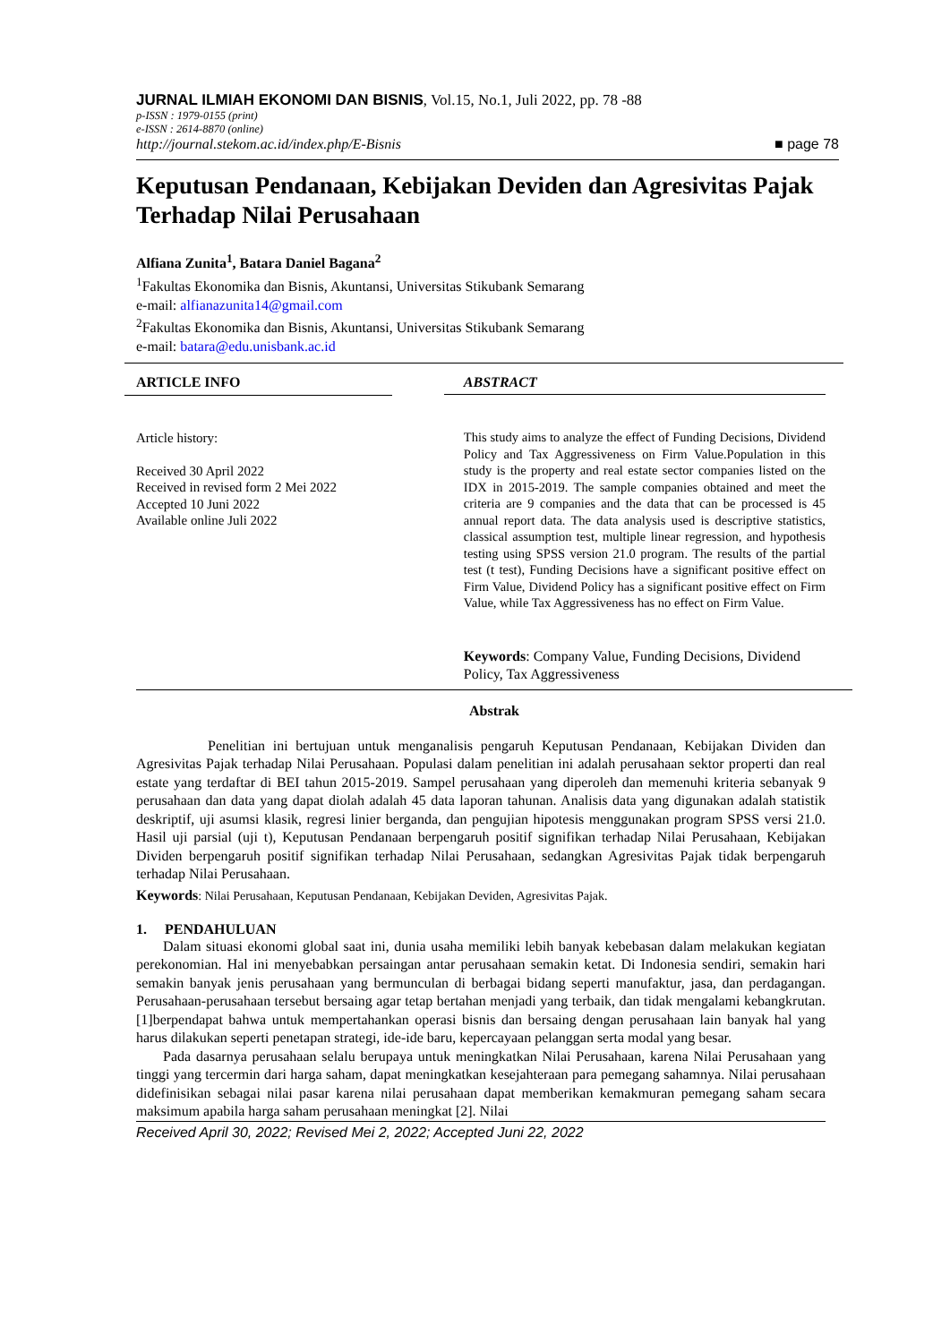JURNAL ILMIAH EKONOMI DAN BISNIS, Vol.15, No.1, Juli 2022, pp. 78 -88
p-ISSN : 1979-0155 (print)
e-ISSN : 2614-8870 (online)
http://journal.stekom.ac.id/index.php/E-Bisnis ■ page 78
Keputusan Pendanaan, Kebijakan Deviden dan Agresivitas Pajak Terhadap Nilai Perusahaan
Alfiana Zunita<sup>1</sup>, Batara Daniel Bagana<sup>2</sup>
<sup>1</sup> Fakultas Ekonomika dan Bisnis, Akuntansi, Universitas Stikubank Semarang
e-mail: alfianazunita14@gmail.com
<sup>2</sup> Fakultas Ekonomika dan Bisnis, Akuntansi, Universitas Stikubank Semarang
e-mail: batara@edu.unisbank.ac.id
ARTICLE INFO
Article history:
Received 30 April 2022
Received in revised form 2 Mei 2022
Accepted 10 Juni 2022
Available online Juli 2022
ABSTRACT
This study aims to analyze the effect of Funding Decisions, Dividend Policy and Tax Aggressiveness on Firm Value.Population in this study is the property and real estate sector companies listed on the IDX in 2015-2019. The sample companies obtained and meet the criteria are 9 companies and the data that can be processed is 45 annual report data. The data analysis used is descriptive statistics, classical assumption test, multiple linear regression, and hypothesis testing using SPSS version 21.0 program. The results of the partial test (t test), Funding Decisions have a significant positive effect on Firm Value, Dividend Policy has a significant positive effect on Firm Value, while Tax Aggressiveness has no effect on Firm Value.
Keywords: Company Value, Funding Decisions, Dividend Policy, Tax Aggressiveness
Abstrak
Penelitian ini bertujuan untuk menganalisis pengaruh Keputusan Pendanaan, Kebijakan Dividen dan Agresivitas Pajak terhadap Nilai Perusahaan. Populasi dalam penelitian ini adalah perusahaan sektor properti dan real estate yang terdaftar di BEI tahun 2015-2019. Sampel perusahaan yang diperoleh dan memenuhi kriteria sebanyak 9 perusahaan dan data yang dapat diolah adalah 45 data laporan tahunan. Analisis data yang digunakan adalah statistik deskriptif, uji asumsi klasik, regresi linier berganda, dan pengujian hipotesis menggunakan program SPSS versi 21.0. Hasil uji parsial (uji t), Keputusan Pendanaan berpengaruh positif signifikan terhadap Nilai Perusahaan, Kebijakan Dividen berpengaruh positif signifikan terhadap Nilai Perusahaan, sedangkan Agresivitas Pajak tidak berpengaruh terhadap Nilai Perusahaan.
Keywords: Nilai Perusahaan, Keputusan Pendanaan, Kebijakan Deviden, Agresivitas Pajak.
1. PENDAHULUAN
Dalam situasi ekonomi global saat ini, dunia usaha memiliki lebih banyak kebebasan dalam melakukan kegiatan perekonomian. Hal ini menyebabkan persaingan antar perusahaan semakin ketat. Di Indonesia sendiri, semakin hari semakin banyak jenis perusahaan yang bermunculan di berbagai bidang seperti manufaktur, jasa, dan perdagangan. Perusahaan-perusahaan tersebut bersaing agar tetap bertahan menjadi yang terbaik, dan tidak mengalami kebangkrutan. [1]berpendapat bahwa untuk mempertahankan operasi bisnis dan bersaing dengan perusahaan lain banyak hal yang harus dilakukan seperti penetapan strategi, ide-ide baru, kepercayaan pelanggan serta modal yang besar.
Pada dasarnya perusahaan selalu berupaya untuk meningkatkan Nilai Perusahaan, karena Nilai Perusahaan yang tinggi yang tercermin dari harga saham, dapat meningkatkan kesejahteraan para pemegang sahamnya. Nilai perusahaan didefinisikan sebagai nilai pasar karena nilai perusahaan dapat memberikan kemakmuran pemegang saham secara maksimum apabila harga saham perusahaan meningkat [2]. Nilai
Received April 30, 2022; Revised Mei 2, 2022; Accepted Juni 22, 2022